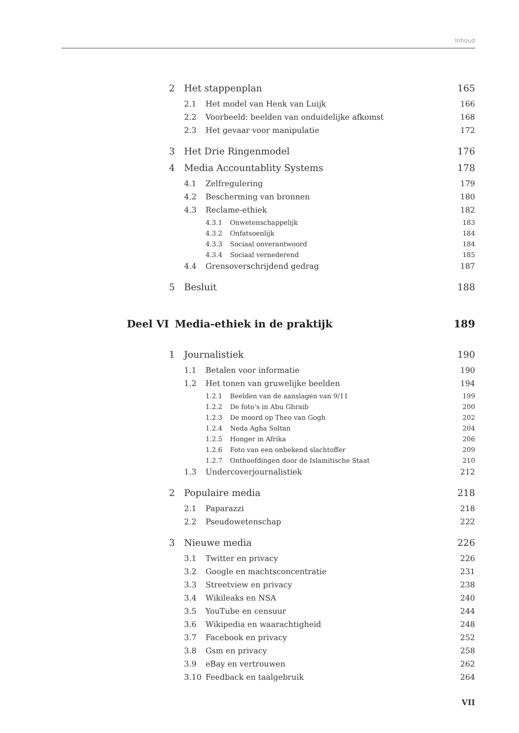Inhoud
2 Het stappenplan 165
2.1 Het model van Henk van Luijk 166
2.2 Voorbeeld: beelden van onduidelijke afkomst 168
2.3 Het gevaar voor manipulatie 172
3 Het Drie Ringenmodel 176
4 Media Accountablity Systems 178
4.1 Zelfregulering 179
4.2 Bescherming van bronnen 180
4.3 Reclame-ethiek 182
4.3.1 Onwetenschappelijk 183
4.3.2 Onfatsoenlijk 184
4.3.3 Sociaal onverantwoord 184
4.3.4 Sociaal vernederend 185
4.4 Grensoverschrijdend gedrag 187
5 Besluit 188
Deel VI Media-ethiek in de praktijk 189
1 Journalistiek 190
1.1 Betalen voor informatie 190
1.2 Het tonen van gruwelijke beelden 194
1.2.1 Beelden van de aanslagen van 9/11 199
1.2.2 De foto’s in Abu Ghraib 200
1.2.3 De moord op Theo van Gogh 202
1.2.4 Neda Agha Soltan 204
1.2.5 Honger in Afrika 206
1.2.6 Foto van een onbekend slachtoffer 209
1.2.7 Onthoofdingen door de Islamitische Staat 210
1.3 Undercoverjournalistiek 212
2 Populaire media 218
2.1 Paparazzi 218
2.2 Pseudowetenschap 222
3 Nieuwe media 226
3.1 Twitter en privacy 226
3.2 Google en machtsconcentratie 231
3.3 Streetview en privacy 238
3.4 Wikileaks en NSA 240
3.5 YouTube en censuur 244
3.6 Wikipedia en waarachtigheid 248
3.7 Facebook en privacy 252
3.8 Gsm en privacy 258
3.9 eBay en vertrouwen 262
3.10 Feedback en taalgebruik 264
VII